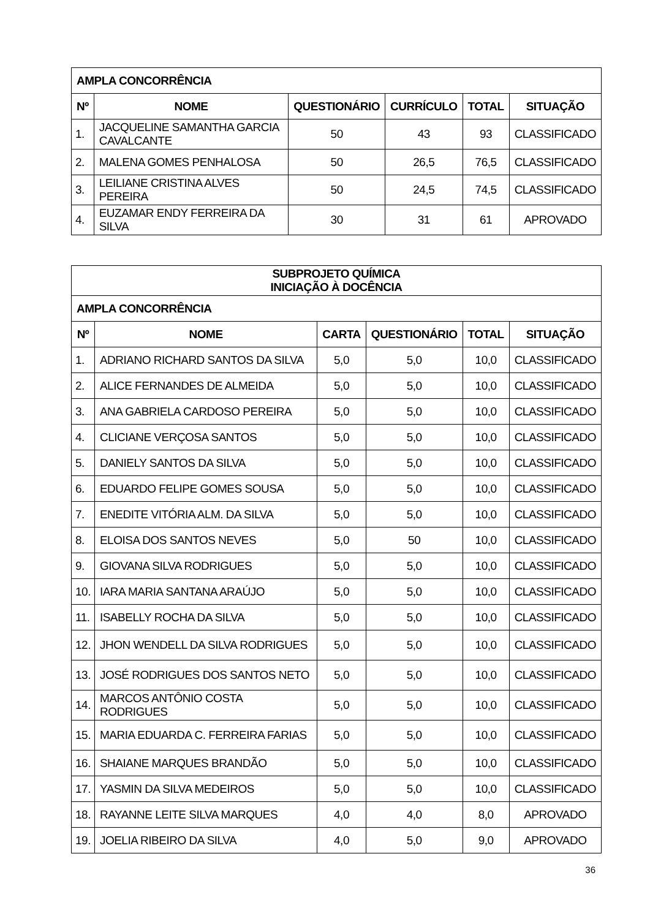| AMPLA CONCORRÊNCIA | | | | | |
| --- | --- | --- | --- | --- | --- |
| Nº | NOME | QUESTIONÁRIO | CURRÍCULO | TOTAL | SITUAÇÃO |
| 1. | JACQUELINE SAMANTHA GARCIA CAVALCANTE | 50 | 43 | 93 | CLASSIFICADO |
| 2. | MALENA GOMES PENHALOSA | 50 | 26,5 | 76,5 | CLASSIFICADO |
| 3. | LEILIANE CRISTINA ALVES PEREIRA | 50 | 24,5 | 74,5 | CLASSIFICADO |
| 4. | EUZAMAR ENDY FERREIRA DA SILVA | 30 | 31 | 61 | APROVADO |
| SUBPROJETO QUÍMICA INICIAÇÃO À DOCÊNCIA | | | | | |
| --- | --- | --- | --- | --- | --- |
| AMPLA CONCORRÊNCIA | | | | | |
| Nº | NOME | CARTA | QUESTIONÁRIO | TOTAL | SITUAÇÃO |
| 1. | ADRIANO RICHARD SANTOS DA SILVA | 5,0 | 5,0 | 10,0 | CLASSIFICADO |
| 2. | ALICE FERNANDES DE ALMEIDA | 5,0 | 5,0 | 10,0 | CLASSIFICADO |
| 3. | ANA GABRIELA CARDOSO PEREIRA | 5,0 | 5,0 | 10,0 | CLASSIFICADO |
| 4. | CLICIANE VERÇOSA SANTOS | 5,0 | 5,0 | 10,0 | CLASSIFICADO |
| 5. | DANIELY SANTOS DA SILVA | 5,0 | 5,0 | 10,0 | CLASSIFICADO |
| 6. | EDUARDO FELIPE GOMES SOUSA | 5,0 | 5,0 | 10,0 | CLASSIFICADO |
| 7. | ENEDITE VITÓRIA ALM. DA SILVA | 5,0 | 5,0 | 10,0 | CLASSIFICADO |
| 8. | ELOISA DOS SANTOS NEVES | 5,0 | 50 | 10,0 | CLASSIFICADO |
| 9. | GIOVANA SILVA RODRIGUES | 5,0 | 5,0 | 10,0 | CLASSIFICADO |
| 10. | IARA MARIA SANTANA ARAÚJO | 5,0 | 5,0 | 10,0 | CLASSIFICADO |
| 11. | ISABELLY ROCHA DA SILVA | 5,0 | 5,0 | 10,0 | CLASSIFICADO |
| 12. | JHON WENDELL DA SILVA RODRIGUES | 5,0 | 5,0 | 10,0 | CLASSIFICADO |
| 13. | JOSÉ RODRIGUES DOS SANTOS NETO | 5,0 | 5,0 | 10,0 | CLASSIFICADO |
| 14. | MARCOS ANTÔNIO COSTA RODRIGUES | 5,0 | 5,0 | 10,0 | CLASSIFICADO |
| 15. | MARIA EDUARDA C. FERREIRA FARIAS | 5,0 | 5,0 | 10,0 | CLASSIFICADO |
| 16. | SHAIANE MARQUES BRANDÃO | 5,0 | 5,0 | 10,0 | CLASSIFICADO |
| 17. | YASMIN DA SILVA MEDEIROS | 5,0 | 5,0 | 10,0 | CLASSIFICADO |
| 18. | RAYANNE LEITE SILVA MARQUES | 4,0 | 4,0 | 8,0 | APROVADO |
| 19. | JOELIA RIBEIRO DA SILVA | 4,0 | 5,0 | 9,0 | APROVADO |
36